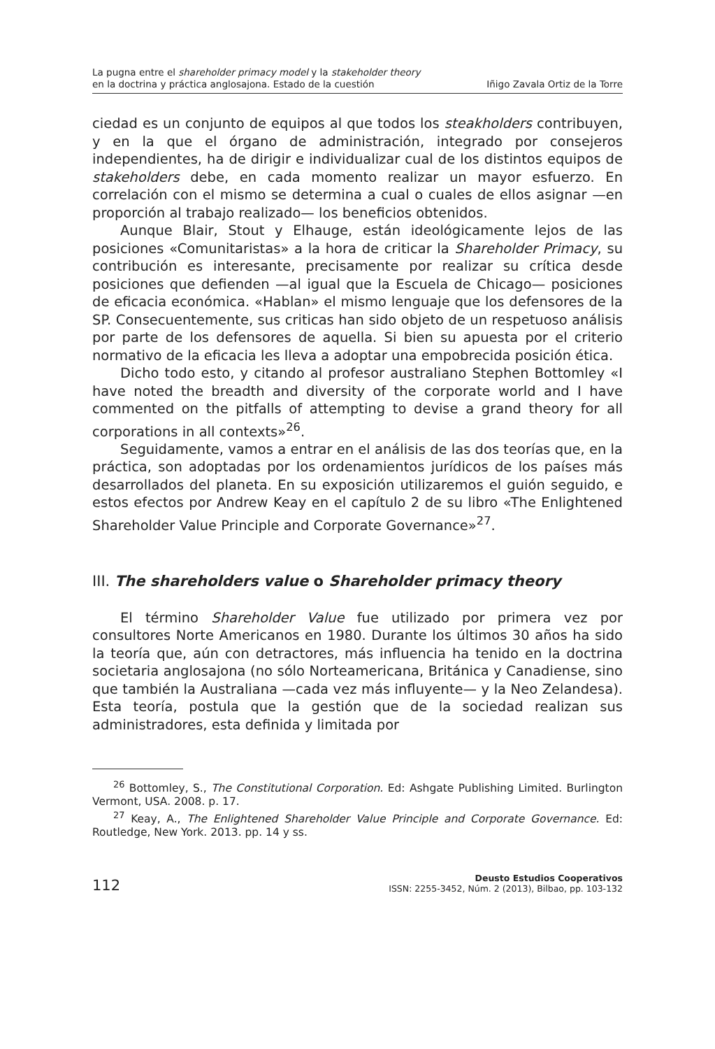La pugna entre el shareholder primacy model y la stakeholder theory
en la doctrina y práctica anglosajona. Estado de la cuestión
Iñigo Zavala Ortiz de la Torre
ciedad es un conjunto de equipos al que todos los steakholders contribuyen, y en la que el órgano de administración, integrado por consejeros independientes, ha de dirigir e individualizar cual de los distintos equipos de stakeholders debe, en cada momento realizar un mayor esfuerzo. En correlación con el mismo se determina a cual o cuales de ellos asignar —en proporción al trabajo realizado— los beneficios obtenidos.
Aunque Blair, Stout y Elhauge, están ideológicamente lejos de las posiciones «Comunitaristas» a la hora de criticar la Shareholder Primacy, su contribución es interesante, precisamente por realizar su crítica desde posiciones que defienden —al igual que la Escuela de Chicago— posiciones de eficacia económica. «Hablan» el mismo lenguaje que los defensores de la SP. Consecuentemente, sus criticas han sido objeto de un respetuoso análisis por parte de los defensores de aquella. Si bien su apuesta por el criterio normativo de la eficacia les lleva a adoptar una empobrecida posición ética.
Dicho todo esto, y citando al profesor australiano Stephen Bottomley «I have noted the breadth and diversity of the corporate world and I have commented on the pitfalls of attempting to devise a grand theory for all corporations in all contexts»<sup>26</sup>.
Seguidamente, vamos a entrar en el análisis de las dos teorías que, en la práctica, son adoptadas por los ordenamientos jurídicos de los países más desarrollados del planeta. En su exposición utilizaremos el guión seguido, e estos efectos por Andrew Keay en el capítulo 2 de su libro «The Enlightened Shareholder Value Principle and Corporate Governance»<sup>27</sup>.
III. The shareholders value o Shareholder primacy theory
El término Shareholder Value fue utilizado por primera vez por consultores Norte Americanos en 1980. Durante los últimos 30 años ha sido la teoría que, aún con detractores, más influencia ha tenido en la doctrina societaria anglosajona (no sólo Norteamericana, Británica y Canadiense, sino que también la Australiana —cada vez más influyente— y la Neo Zelandesa). Esta teoría, postula que la gestión que de la sociedad realizan sus administradores, esta definida y limitada por
<sup>26</sup> Bottomley, S., The Constitutional Corporation. Ed: Ashgate Publishing Limited. Burlington Vermont, USA. 2008. p. 17.
<sup>27</sup> Keay, A., The Enlightened Shareholder Value Principle and Corporate Governance. Ed: Routledge, New York. 2013. pp. 14 y ss.
112
Deusto Estudios Cooperativos
ISSN: 2255-3452, Núm. 2 (2013), Bilbao, pp. 103-132